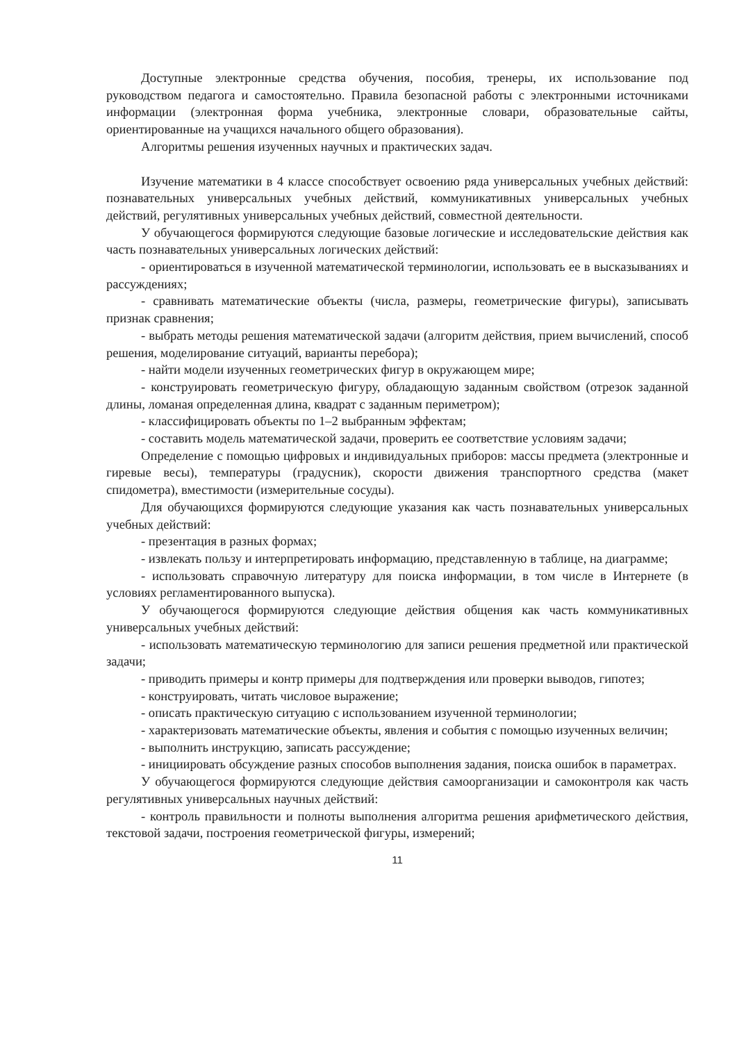Доступные электронные средства обучения, пособия, тренеры, их использование под руководством педагога и самостоятельно. Правила безопасной работы с электронными источниками информации (электронная форма учебника, электронные словари, образовательные сайты, ориентированные на учащихся начального общего образования).
Алгоритмы решения изученных научных и практических задач.
Изучение математики в 4 классе способствует освоению ряда универсальных учебных действий: познавательных универсальных учебных действий, коммуникативных универсальных учебных действий, регулятивных универсальных учебных действий, совместной деятельности.
У обучающегося формируются следующие базовые логические и исследовательские действия как часть познавательных универсальных логических действий:
- ориентироваться в изученной математической терминологии, использовать ее в высказываниях и рассуждениях;
- сравнивать математические объекты (числа, размеры, геометрические фигуры), записывать признак сравнения;
- выбрать методы решения математической задачи (алгоритм действия, прием вычислений, способ решения, моделирование ситуаций, варианты перебора);
- найти модели изученных геометрических фигур в окружающем мире;
- конструировать геометрическую фигуру, обладающую заданным свойством (отрезок заданной длины, ломаная определенная длина, квадрат с заданным периметром);
- классифицировать объекты по 1–2 выбранным эффектам;
- составить модель математической задачи, проверить ее соответствие условиям задачи;
Определение с помощью цифровых и индивидуальных приборов: массы предмета (электронные и гиревые весы), температуры (градусник), скорости движения транспортного средства (макет спидометра), вместимости (измерительные сосуды).
Для обучающихся формируются следующие указания как часть познавательных универсальных учебных действий:
- презентация в разных формах;
- извлекать пользу и интерпретировать информацию, представленную в таблице, на диаграмме;
- использовать справочную литературу для поиска информации, в том числе в Интернете (в условиях регламентированного выпуска).
У обучающегося формируются следующие действия общения как часть коммуникативных универсальных учебных действий:
- использовать математическую терминологию для записи решения предметной или практической задачи;
- приводить примеры и контр примеры для подтверждения или проверки выводов, гипотез;
- конструировать, читать числовое выражение;
- описать практическую ситуацию с использованием изученной терминологии;
- характеризовать математические объекты, явления и события с помощью изученных величин;
- выполнить инструкцию, записать рассуждение;
- инициировать обсуждение разных способов выполнения задания, поиска ошибок в параметрах.
У обучающегося формируются следующие действия самоорганизации и самоконтроля как часть регулятивных универсальных научных действий:
- контроль правильности и полноты выполнения алгоритма решения арифметического действия, текстовой задачи, построения геометрической фигуры, измерений;
11